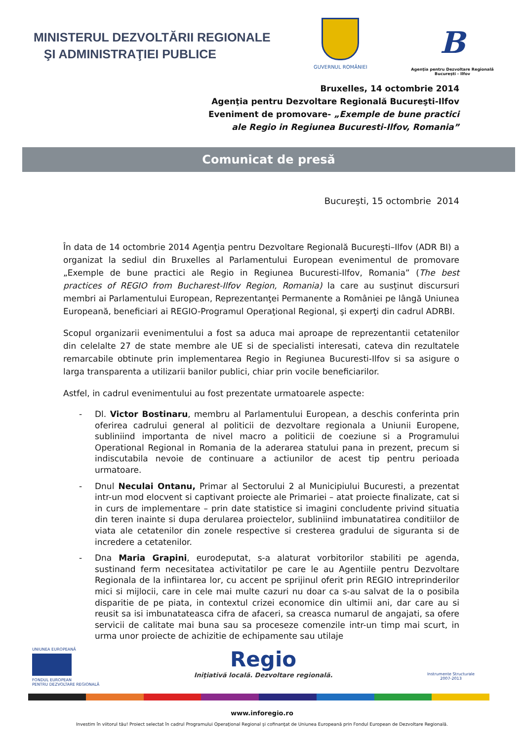MINISTERUL DEZVOLTĂRII REGIONALE
ŞI ADMINISTRAŢIEI PUBLICE
GUVERNUL ROMÂNIEI
B
Agenţia pentru Dezvoltare Regională
Bucureşti - Ilfov
Bruxelles, 14 octombrie 2014
Agenţia pentru Dezvoltare Regională Bucureşti-Ilfov
Eveniment de promovare- „Exemple de bune practici
ale Regio in Regiunea Bucuresti-Ilfov, Romania”
Comunicat de presă
Bucureşti, 15 octombrie 2014
În data de 14 octombrie 2014 Agenţia pentru Dezvoltare Regională Bucureşti–Ilfov (ADR BI) a organizat la sediul din Bruxelles al Parlamentului European evenimentul de promovare „Exemple de bune practici ale Regio in Regiunea Bucuresti-Ilfov, Romania” (The best practices of REGIO from Bucharest-Ilfov Region, Romania) la care au susţinut discursuri membri ai Parlamentului European, Reprezentanţei Permanente a României pe lângă Uniunea Europeană, beneficiari ai REGIO-Programul Operaţional Regional, şi experţi din cadrul ADRBI.
Scopul organizarii evenimentului a fost sa aduca mai aproape de reprezentantii cetatenilor din celelalte 27 de state membre ale UE si de specialisti interesati, cateva din rezultatele remarcabile obtinute prin implementarea Regio in Regiunea Bucuresti-Ilfov si sa asigure o larga transparenta a utilizarii banilor publici, chiar prin vocile beneficiarilor.
Astfel, in cadrul evenimentului au fost prezentate urmatoarele aspecte:
- Dl. Victor Bostinaru, membru al Parlamentului European, a deschis conferinta prin oferirea cadrului general al politicii de dezvoltare regionala a Uniunii Europene, subliniind importanta de nivel macro a politicii de coeziune si a Programului Operational Regional in Romania de la aderarea statului pana in prezent, precum si indiscutabila nevoie de continuare a actiunilor de acest tip pentru perioada urmatoare.
- Dnul Neculai Ontanu, Primar al Sectorului 2 al Municipiului Bucuresti, a prezentat intr-un mod elocvent si captivant proiecte ale Primariei – atat proiecte finalizate, cat si in curs de implementare – prin date statistice si imagini concludente privind situatia din teren inainte si dupa derularea proiectelor, subliniind imbunatatirea conditiilor de viata ale cetatenilor din zonele respective si cresterea gradului de siguranta si de incredere a cetatenilor.
- Dna Maria Grapini, eurodeputat, s-a alaturat vorbitorilor stabiliti pe agenda, sustinand ferm necesitatea activitatilor pe care le au Agentiile pentru Dezvoltare Regionala de la infiintarea lor, cu accent pe sprijinul oferit prin REGIO intreprinderilor mici si mijlocii, care in cele mai multe cazuri nu doar ca s-au salvat de la o posibila disparitie de pe piata, in contextul crizei economice din ultimii ani, dar care au si reusit sa isi imbunatateasca cifra de afaceri, sa creasca numarul de angajati, sa ofere servicii de calitate mai buna sau sa proceseze comenzile intr-un timp mai scurt, in urma unor proiecte de achizitie de echipamente sau utilaje
UNIUNEA EUROPEANĂ
FONDUL EUROPEAN
PENTRU DEZVOLTARE REGIONALĂ
Regio
Iniţiativă locală. Dezvoltare regională.
Instrumente Structurale
2007-2013
www.inforegio.ro
Investim în viitorul tău! Proiect selectat în cadrul Programului Operaţional Regional şi cofinanţat de Uniunea Europeană prin Fondul European de Dezvoltare Regională.